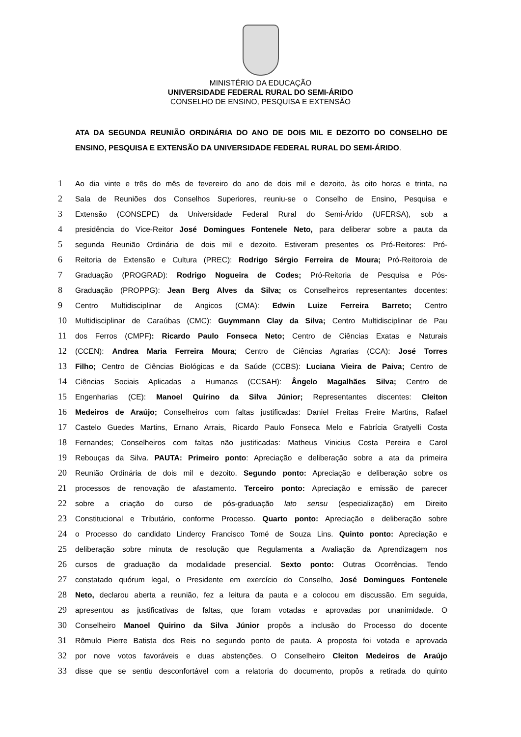MINISTÉRIO DA EDUCAÇÃO
UNIVERSIDADE FEDERAL RURAL DO SEMI-ÁRIDO
CONSELHO DE ENSINO, PESQUISA E EXTENSÃO
ATA DA SEGUNDA REUNIÃO ORDINÁRIA DO ANO DE DOIS MIL E DEZOITO DO CONSELHO DE ENSINO, PESQUISA E EXTENSÃO DA UNIVERSIDADE FEDERAL RURAL DO SEMI-ÁRIDO.
1 Ao dia vinte e três do mês de fevereiro do ano de dois mil e dezoito, às oito horas e trinta, na
2 Sala de Reuniões dos Conselhos Superiores, reuniu-se o Conselho de Ensino, Pesquisa e
3 Extensão (CONSEPE) da Universidade Federal Rural do Semi-Árido (UFERSA), sob a
4 presidência do Vice-Reitor José Domingues Fontenele Neto, para deliberar sobre a pauta da
5 segunda Reunião Ordinária de dois mil e dezoito. Estiveram presentes os Pró-Reitores: Pró-
6 Reitoria de Extensão e Cultura (PREC): Rodrigo Sérgio Ferreira de Moura; Pró-Reitoroia de
7 Graduação (PROGRAD): Rodrigo Nogueira de Codes; Pró-Reitoria de Pesquisa e Pós-
8 Graduação (PROPPG): Jean Berg Alves da Silva; os Conselheiros representantes docentes:
9 Centro Multidisciplinar de Angicos (CMA): Edwin Luize Ferreira Barreto; Centro
10 Multidisciplinar de Caraúbas (CMC): Guymmann Clay da Silva; Centro Multidisciplinar de Pau
11 dos Ferros (CMPF): Ricardo Paulo Fonseca Neto; Centro de Ciências Exatas e Naturais
12 (CCEN): Andrea Maria Ferreira Moura; Centro de Ciências Agrarias (CCA): José Torres
13 Filho; Centro de Ciências Biológicas e da Saúde (CCBS): Luciana Vieira de Paiva; Centro de
14 Ciências Sociais Aplicadas a Humanas (CCSAH): Ângelo Magalhães Silva; Centro de
15 Engenharias (CE): Manoel Quirino da Silva Júnior; Representantes discentes: Cleiton
16 Medeiros de Araújo; Conselheiros com faltas justificadas: Daniel Freitas Freire Martins, Rafael
17 Castelo Guedes Martins, Ernano Arrais, Ricardo Paulo Fonseca Melo e Fabrícia Gratyelli Costa
18 Fernandes; Conselheiros com faltas não justificadas: Matheus Vinicius Costa Pereira e Carol
19 Rebouças da Silva. PAUTA: Primeiro ponto: Apreciação e deliberação sobre a ata da primeira
20 Reunião Ordinária de dois mil e dezoito. Segundo ponto: Apreciação e deliberação sobre os
21 processos de renovação de afastamento. Terceiro ponto: Apreciação e emissão de parecer
22 sobre a criação do curso de pós-graduação lato sensu (especialização) em Direito
23 Constitucional e Tributário, conforme Processo. Quarto ponto: Apreciação e deliberação sobre
24 o Processo do candidato Lindercy Francisco Tomé de Souza Lins. Quinto ponto: Apreciação e
25 deliberação sobre minuta de resolução que Regulamenta a Avaliação da Aprendizagem nos
26 cursos de graduação da modalidade presencial. Sexto ponto: Outras Ocorrências. Tendo
27 constatado quórum legal, o Presidente em exercício do Conselho, José Domingues Fontenele
28 Neto, declarou aberta a reunião, fez a leitura da pauta e a colocou em discussão. Em seguida,
29 apresentou as justificativas de faltas, que foram votadas e aprovadas por unanimidade. O
30 Conselheiro Manoel Quirino da Silva Júnior propôs a inclusão do Processo do docente
31 Rômulo Pierre Batista dos Reis no segundo ponto de pauta. A proposta foi votada e aprovada
32 por nove votos favoráveis e duas abstenções. O Conselheiro Cleiton Medeiros de Araújo
33 disse que se sentiu desconfortável com a relatoria do documento, propôs a retirada do quinto